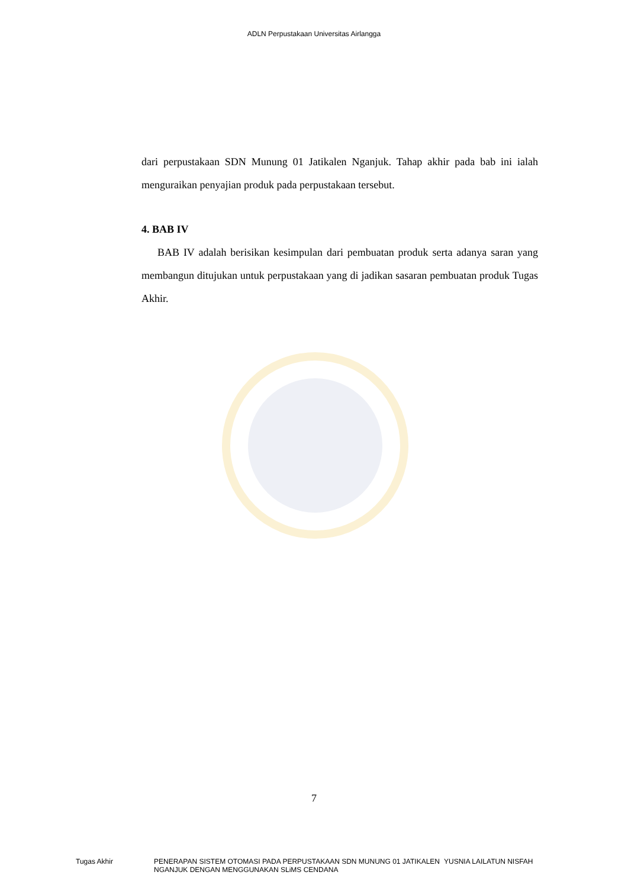ADLN Perpustakaan Universitas Airlangga
dari perpustakaan SDN Munung 01 Jatikalen Nganjuk. Tahap akhir pada bab ini ialah menguraikan penyajian produk pada perpustakaan tersebut.
4. BAB IV
BAB IV adalah berisikan kesimpulan dari pembuatan produk serta adanya saran yang membangun ditujukan untuk perpustakaan yang di jadikan sasaran pembuatan produk Tugas Akhir.
7
Tugas Akhir PENERAPAN SISTEM OTOMASI PADA PERPUSTAKAAN SDN MUNUNG 01 JATIKALEN NGANJUK DENGAN MENGGUNAKAN SLiMS CENDANA
YUSNIA LAILATUN NISFAH